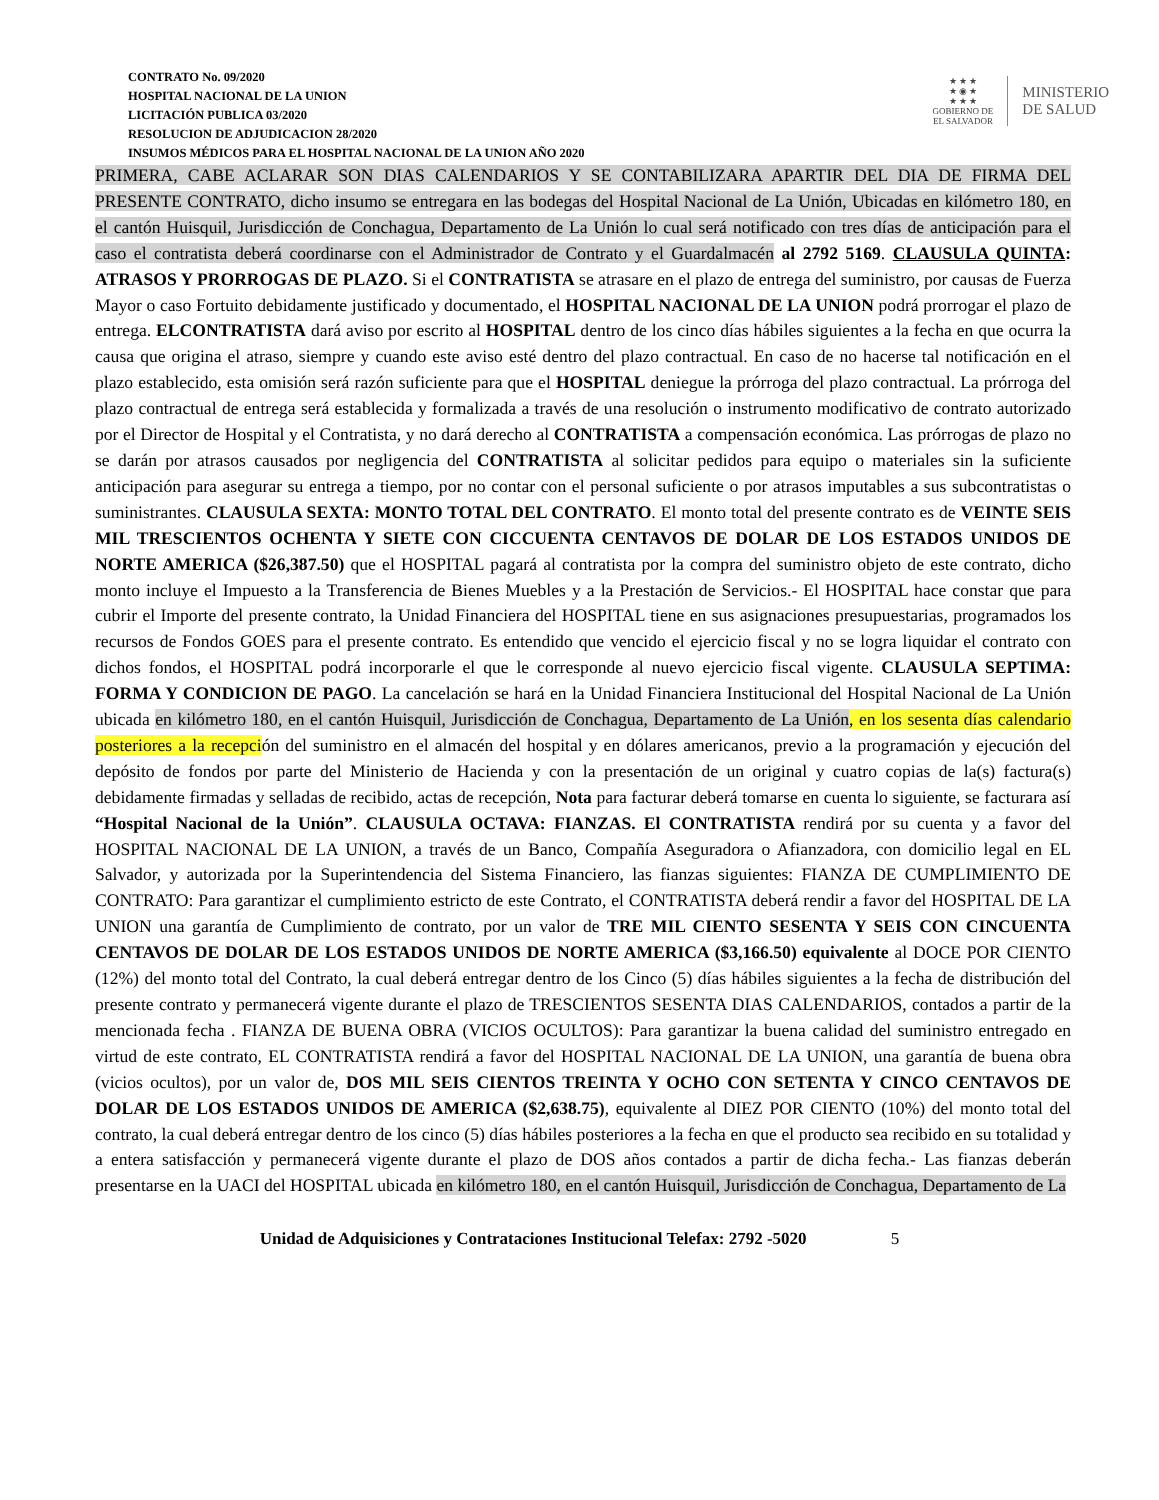CONTRATO No. 09/2020
HOSPITAL NACIONAL DE LA UNION
LICITACIÓN PUBLICA 03/2020
RESOLUCION DE ADJUDICACION 28/2020
INSUMOS MÉDICOS PARA EL HOSPITAL NACIONAL DE LA UNION AÑO 2020
★ ★ ★
★ ◉ ★
★ ★ ★
GOBIERNO DE
EL SALVADOR
MINISTERIO
DE SALUD
PRIMERA, CABE ACLARAR SON DIAS CALENDARIOS Y SE CONTABILIZARA APARTIR DEL DIA DE FIRMA DEL PRESENTE CONTRATO, dicho insumo se entregara en las bodegas del Hospital Nacional de La Unión, Ubicadas en kilómetro 180, en el cantón Huisquil, Jurisdicción de Conchagua, Departamento de La Unión lo cual será notificado con tres días de anticipación para el caso el contratista deberá coordinarse con el Administrador de Contrato y el Guardalmacén al 2792 5169. CLAUSULA QUINTA: ATRASOS Y PRORROGAS DE PLAZO. Si el CONTRATISTA se atrasare en el plazo de entrega del suministro, por causas de Fuerza Mayor o caso Fortuito debidamente justificado y documentado, el HOSPITAL NACIONAL DE LA UNION podrá prorrogar el plazo de entrega. ELCONTRATISTA dará aviso por escrito al HOSPITAL dentro de los cinco días hábiles siguientes a la fecha en que ocurra la causa que origina el atraso, siempre y cuando este aviso esté dentro del plazo contractual. En caso de no hacerse tal notificación en el plazo establecido, esta omisión será razón suficiente para que el HOSPITAL deniegue la prórroga del plazo contractual. La prórroga del plazo contractual de entrega será establecida y formalizada a través de una resolución o instrumento modificativo de contrato autorizado por el Director de Hospital y el Contratista, y no dará derecho al CONTRATISTA a compensación económica. Las prórrogas de plazo no se darán por atrasos causados por negligencia del CONTRATISTA al solicitar pedidos para equipo o materiales sin la suficiente anticipación para asegurar su entrega a tiempo, por no contar con el personal suficiente o por atrasos imputables a sus subcontratistas o suministrantes. CLAUSULA SEXTA: MONTO TOTAL DEL CONTRATO. El monto total del presente contrato es de VEINTE SEIS MIL TRESCIENTOS OCHENTA Y SIETE CON CICCUENTA CENTAVOS DE DOLAR DE LOS ESTADOS UNIDOS DE NORTE AMERICA ($26,387.50) que el HOSPITAL pagará al contratista por la compra del suministro objeto de este contrato, dicho monto incluye el Impuesto a la Transferencia de Bienes Muebles y a la Prestación de Servicios.- El HOSPITAL hace constar que para cubrir el Importe del presente contrato, la Unidad Financiera del HOSPITAL tiene en sus asignaciones presupuestarias, programados los recursos de Fondos GOES para el presente contrato. Es entendido que vencido el ejercicio fiscal y no se logra liquidar el contrato con dichos fondos, el HOSPITAL podrá incorporarle el que le corresponde al nuevo ejercicio fiscal vigente. CLAUSULA SEPTIMA: FORMA Y CONDICION DE PAGO. La cancelación se hará en la Unidad Financiera Institucional del Hospital Nacional de La Unión ubicada en kilómetro 180, en el cantón Huisquil, Jurisdicción de Conchagua, Departamento de La Unión, en los sesenta días calendario posteriores a la recepción del suministro en el almacén del hospital y en dólares americanos, previo a la programación y ejecución del depósito de fondos por parte del Ministerio de Hacienda y con la presentación de un original y cuatro copias de la(s) factura(s) debidamente firmadas y selladas de recibido, actas de recepción, Nota para facturar deberá tomarse en cuenta lo siguiente, se facturara así “Hospital Nacional de la Unión”. CLAUSULA OCTAVA: FIANZAS. El CONTRATISTA rendirá por su cuenta y a favor del HOSPITAL NACIONAL DE LA UNION, a través de un Banco, Compañía Aseguradora o Afianzadora, con domicilio legal en EL Salvador, y autorizada por la Superintendencia del Sistema Financiero, las fianzas siguientes: FIANZA DE CUMPLIMIENTO DE CONTRATO: Para garantizar el cumplimiento estricto de este Contrato, el CONTRATISTA deberá rendir a favor del HOSPITAL DE LA UNION una garantía de Cumplimiento de contrato, por un valor de TRE MIL CIENTO SESENTA Y SEIS CON CINCUENTA CENTAVOS DE DOLAR DE LOS ESTADOS UNIDOS DE NORTE AMERICA ($3,166.50) equivalente al DOCE POR CIENTO (12%) del monto total del Contrato, la cual deberá entregar dentro de los Cinco (5) días hábiles siguientes a la fecha de distribución del presente contrato y permanecerá vigente durante el plazo de TRESCIENTOS SESENTA DIAS CALENDARIOS, contados a partir de la mencionada fecha . FIANZA DE BUENA OBRA (VICIOS OCULTOS): Para garantizar la buena calidad del suministro entregado en virtud de este contrato, EL CONTRATISTA rendirá a favor del HOSPITAL NACIONAL DE LA UNION, una garantía de buena obra (vicios ocultos), por un valor de, DOS MIL SEIS CIENTOS TREINTA Y OCHO CON SETENTA Y CINCO CENTAVOS DE DOLAR DE LOS ESTADOS UNIDOS DE AMERICA ($2,638.75), equivalente al DIEZ POR CIENTO (10%) del monto total del contrato, la cual deberá entregar dentro de los cinco (5) días hábiles posteriores a la fecha en que el producto sea recibido en su totalidad y a entera satisfacción y permanecerá vigente durante el plazo de DOS años contados a partir de dicha fecha.- Las fianzas deberán presentarse en la UACI del HOSPITAL ubicada en kilómetro 180, en el cantón Huisquil, Jurisdicción de Conchagua, Departamento de La
Unidad de Adquisiciones y Contrataciones Institucional Telefax: 2792 -5020 5